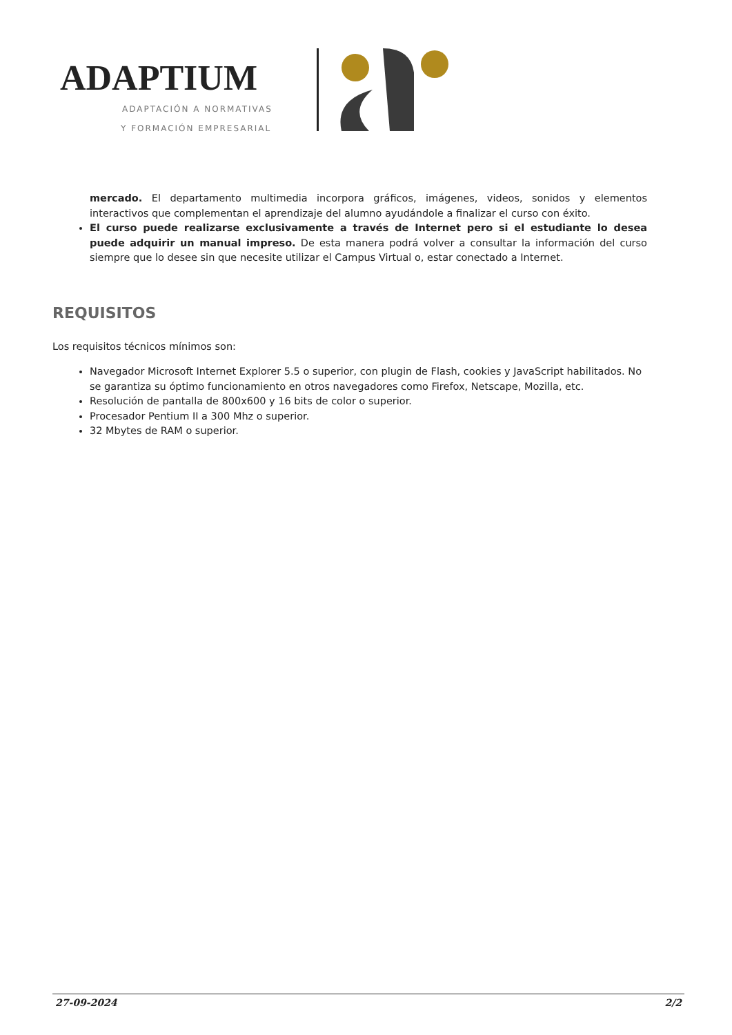ADAPTIUM
ADAPTACIÓN A NORMATIVAS
Y FORMACIÓN EMPRESARIAL
mercado. El departamento multimedia incorpora gráficos, imágenes, videos, sonidos y elementos interactivos que complementan el aprendizaje del alumno ayudándole a finalizar el curso con éxito.
El curso puede realizarse exclusivamente a través de Internet pero si el estudiante lo desea puede adquirir un manual impreso. De esta manera podrá volver a consultar la información del curso siempre que lo desee sin que necesite utilizar el Campus Virtual o, estar conectado a Internet.
REQUISITOS
Los requisitos técnicos mínimos son:
Navegador Microsoft Internet Explorer 5.5 o superior, con plugin de Flash, cookies y JavaScript habilitados. No se garantiza su óptimo funcionamiento en otros navegadores como Firefox, Netscape, Mozilla, etc.
Resolución de pantalla de 800x600 y 16 bits de color o superior.
Procesador Pentium II a 300 Mhz o superior.
32 Mbytes de RAM o superior.
27-09-2024 2/2